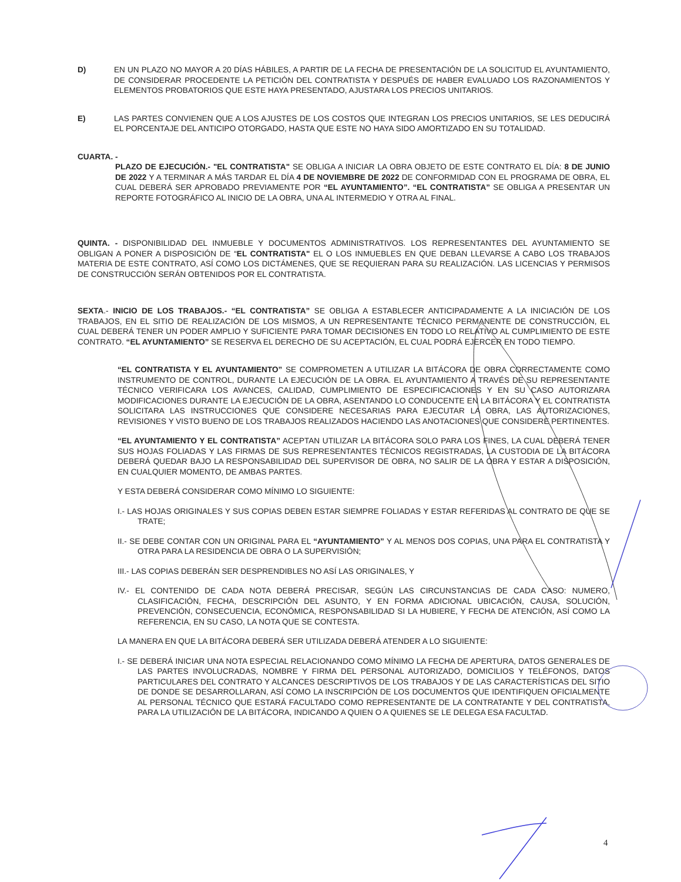D) EN UN PLAZO NO MAYOR A 20 DÍAS HÁBILES, A PARTIR DE LA FECHA DE PRESENTACIÓN DE LA SOLICITUD EL AYUNTAMIENTO, DE CONSIDERAR PROCEDENTE LA PETICIÓN DEL CONTRATISTA Y DESPUÉS DE HABER EVALUADO LOS RAZONAMIENTOS Y ELEMENTOS PROBATORIOS QUE ESTE HAYA PRESENTADO, AJUSTARA LOS PRECIOS UNITARIOS.
E) LAS PARTES CONVIENEN QUE A LOS AJUSTES DE LOS COSTOS QUE INTEGRAN LOS PRECIOS UNITARIOS, SE LES DEDUCIRÁ EL PORCENTAJE DEL ANTICIPO OTORGADO, HASTA QUE ESTE NO HAYA SIDO AMORTIZADO EN SU TOTALIDAD.
CUARTA. -
PLAZO DE EJECUCIÓN.- "EL CONTRATISTA" SE OBLIGA A INICIAR LA OBRA OBJETO DE ESTE CONTRATO EL DÍA: 8 DE JUNIO DE 2022 Y A TERMINAR A MÁS TARDAR EL DÍA 4 DE NOVIEMBRE DE 2022 DE CONFORMIDAD CON EL PROGRAMA DE OBRA, EL CUAL DEBERÁ SER APROBADO PREVIAMENTE POR “EL AYUNTAMIENTO”. “EL CONTRATISTA” SE OBLIGA A PRESENTAR UN REPORTE FOTOGRÁFICO AL INICIO DE LA OBRA, UNA AL INTERMEDIO Y OTRA AL FINAL.
QUINTA. - DISPONIBILIDAD DEL INMUEBLE Y DOCUMENTOS ADMINISTRATIVOS. LOS REPRESENTANTES DEL AYUNTAMIENTO SE OBLIGAN A PONER A DISPOSICIÓN DE “EL CONTRATISTA" EL O LOS INMUEBLES EN QUE DEBAN LLEVARSE A CABO LOS TRABAJOS MATERIA DE ESTE CONTRATO, ASÍ COMO LOS DICTÁMENES, QUE SE REQUIERAN PARA SU REALIZACIÓN. LAS LICENCIAS Y PERMISOS DE CONSTRUCCIÓN SERÁN OBTENIDOS POR EL CONTRATISTA.
SEXTA.- INICIO DE LOS TRABAJOS.- “EL CONTRATISTA” SE OBLIGA A ESTABLECER ANTICIPADAMENTE A LA INICIACIÓN DE LOS TRABAJOS, EN EL SITIO DE REALIZACIÓN DE LOS MISMOS, A UN REPRESENTANTE TÉCNICO PERMANENTE DE CONSTRUCCIÓN, EL CUAL DEBERÁ TENER UN PODER AMPLIO Y SUFICIENTE PARA TOMAR DECISIONES EN TODO LO RELATIVO AL CUMPLIMIENTO DE ESTE CONTRATO. “EL AYUNTAMIENTO” SE RESERVA EL DERECHO DE SU ACEPTACIÓN, EL CUAL PODRÁ EJERCER EN TODO TIEMPO.
“EL CONTRATISTA Y EL AYUNTAMIENTO” SE COMPROMETEN A UTILIZAR LA BITÁCORA DE OBRA CORRECTAMENTE COMO INSTRUMENTO DE CONTROL, DURANTE LA EJECUCIÓN DE LA OBRA. EL AYUNTAMIENTO A TRAVÉS DE SU REPRESENTANTE TÉCNICO VERIFICARA LOS AVANCES, CALIDAD, CUMPLIMIENTO DE ESPECIFICACIONES Y EN SU CASO AUTORIZARA MODIFICACIONES DURANTE LA EJECUCIÓN DE LA OBRA, ASENTANDO LO CONDUCENTE EN LA BITÁCORA Y EL CONTRATISTA SOLICITARA LAS INSTRUCCIONES QUE CONSIDERE NECESARIAS PARA EJECUTAR LA OBRA, LAS AUTORIZACIONES, REVISIONES Y VISTO BUENO DE LOS TRABAJOS REALIZADOS HACIENDO LAS ANOTACIONES QUE CONSIDERE PERTINENTES.
“EL AYUNTAMIENTO Y EL CONTRATISTA” ACEPTAN UTILIZAR LA BITÁCORA SOLO PARA LOS FINES, LA CUAL DEBERÁ TENER SUS HOJAS FOLIADAS Y LAS FIRMAS DE SUS REPRESENTANTES TÉCNICOS REGISTRADAS, LA CUSTODIA DE LA BITÁCORA DEBERÁ QUEDAR BAJO LA RESPONSABILIDAD DEL SUPERVISOR DE OBRA, NO SALIR DE LA OBRA Y ESTAR A DISPOSICIÓN, EN CUALQUIER MOMENTO, DE AMBAS PARTES.
Y ESTA DEBERÁ CONSIDERAR COMO MÍNIMO LO SIGUIENTE:
I.- LAS HOJAS ORIGINALES Y SUS COPIAS DEBEN ESTAR SIEMPRE FOLIADAS Y ESTAR REFERIDAS AL CONTRATO DE QUE SE TRATE;
II.- SE DEBE CONTAR CON UN ORIGINAL PARA EL “AYUNTAMIENTO” Y AL MENOS DOS COPIAS, UNA PARA EL CONTRATISTA Y OTRA PARA LA RESIDENCIA DE OBRA O LA SUPERVISIÓN;
III.- LAS COPIAS DEBERÁN SER DESPRENDIBLES NO ASÍ LAS ORIGINALES, Y
IV.- EL CONTENIDO DE CADA NOTA DEBERÁ PRECISAR, SEGÚN LAS CIRCUNSTANCIAS DE CADA CASO: NUMERO, CLASIFICACIÓN, FECHA, DESCRIPCIÓN DEL ASUNTO, Y EN FORMA ADICIONAL UBICACIÓN, CAUSA, SOLUCIÓN, PREVENCIÓN, CONSECUENCIA, ECONÓMICA, RESPONSABILIDAD SI LA HUBIERE, Y FECHA DE ATENCIÓN, ASÍ COMO LA REFERENCIA, EN SU CASO, LA NOTA QUE SE CONTESTA.
LA MANERA EN QUE LA BITÁCORA DEBERÁ SER UTILIZADA DEBERÁ ATENDER A LO SIGUIENTE:
I.- SE DEBERÁ INICIAR UNA NOTA ESPECIAL RELACIONANDO COMO MÍNIMO LA FECHA DE APERTURA, DATOS GENERALES DE LAS PARTES INVOLUCRADAS, NOMBRE Y FIRMA DEL PERSONAL AUTORIZADO, DOMICILIOS Y TELÉFONOS, DATOS PARTICULARES DEL CONTRATO Y ALCANCES DESCRIPTIVOS DE LOS TRABAJOS Y DE LAS CARACTERÍSTICAS DEL SITIO DE DONDE SE DESARROLLARAN, ASÍ COMO LA INSCRIPCIÓN DE LOS DOCUMENTOS QUE IDENTIFIQUEN OFICIALMENTE AL PERSONAL TÉCNICO QUE ESTARÁ FACULTADO COMO REPRESENTANTE DE LA CONTRATANTE Y DEL CONTRATISTA, PARA LA UTILIZACIÓN DE LA BITÁCORA, INDICANDO A QUIEN O A QUIENES SE LE DELEGA ESA FACULTAD.
4